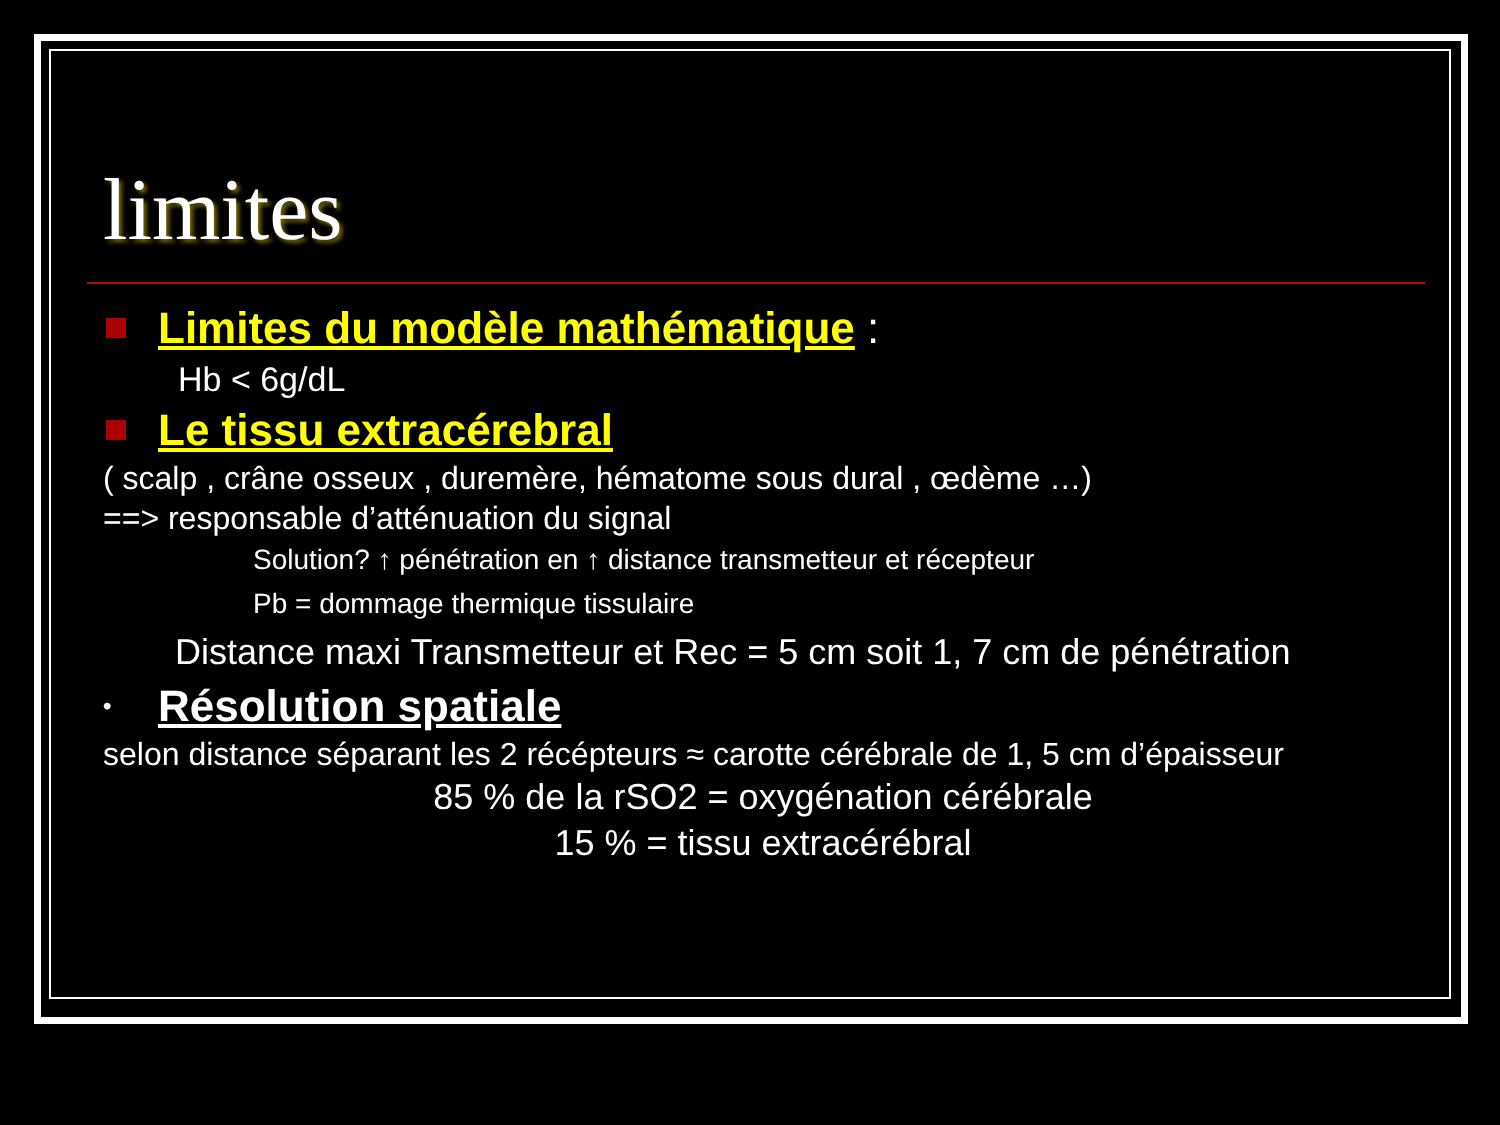limites
Limites du modèle mathématique :
Hb < 6g/dL
Le tissu extracérebral
( scalp , crâne osseux , duremère, hématome sous dural , œdème …)
==> responsable d’atténuation du signal
Solution? ↑ pénétration en ↑ distance transmetteur et récepteur
Pb = dommage thermique tissulaire
Distance maxi Transmetteur et Rec = 5 cm soit 1, 7 cm de pénétration
• Résolution spatiale
selon distance séparant les 2 récépteurs ≈ carotte cérébrale de 1, 5 cm d’épaisseur
85 % de la rSO2 = oxygénation cérébrale
15 % = tissu extracérébral